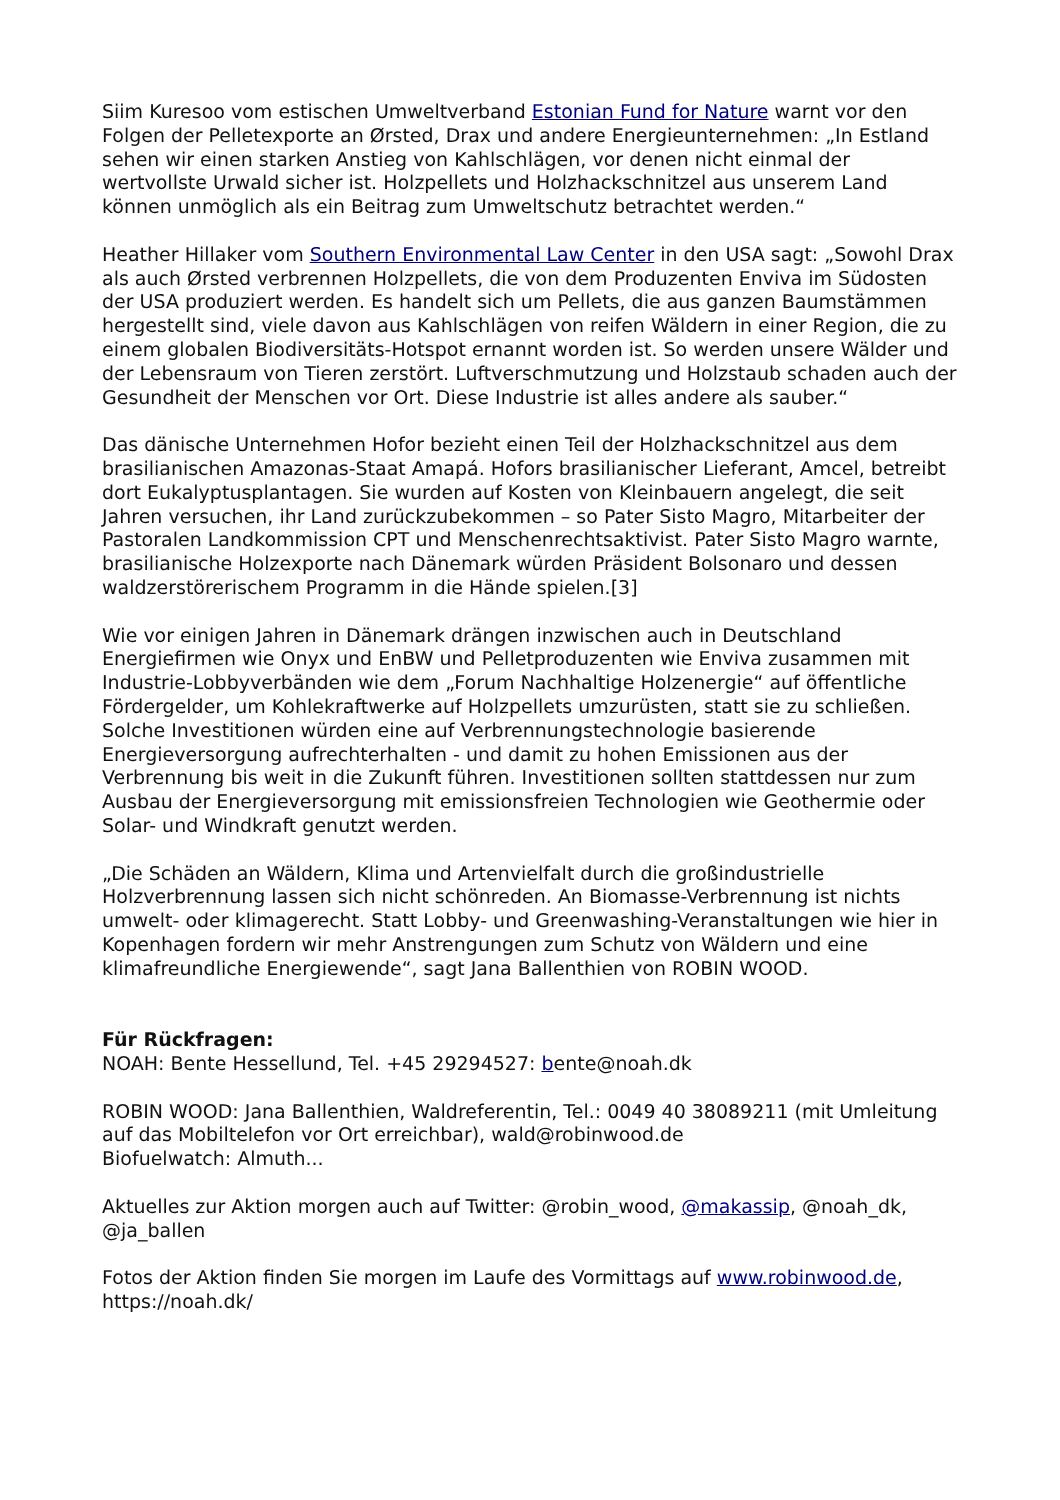Siim Kuresoo vom estischen Umweltverband Estonian Fund for Nature warnt vor den Folgen der Pelletexporte an Ørsted, Drax und andere Energieunternehmen: „In Estland sehen wir einen starken Anstieg von Kahlschlägen, vor denen nicht einmal der wertvollste Urwald sicher ist. Holzpellets und Holzhackschnitzel aus unserem Land können unmöglich als ein Beitrag zum Umweltschutz betrachtet werden.“
Heather Hillaker vom Southern Environmental Law Center in den USA sagt: „Sowohl Drax als auch Ørsted verbrennen Holzpellets, die von dem Produzenten Enviva im Südosten der USA produziert werden. Es handelt sich um Pellets, die aus ganzen Baumstämmen hergestellt sind, viele davon aus Kahlschlägen von reifen Wäldern in einer Region, die zu einem globalen Biodiversitäts-Hotspot ernannt worden ist. So werden unsere Wälder und der Lebensraum von Tieren zerstört. Luftverschmutzung und Holzstaub schaden auch der Gesundheit der Menschen vor Ort. Diese Industrie ist alles andere als sauber.“
Das dänische Unternehmen Hofor bezieht einen Teil der Holzhackschnitzel aus dem brasilianischen Amazonas-Staat Amapá. Hofors brasilianischer Lieferant, Amcel, betreibt dort Eukalyptusplantagen. Sie wurden auf Kosten von Kleinbauern angelegt, die seit Jahren versuchen, ihr Land zurückzubekommen – so Pater Sisto Magro, Mitarbeiter der Pastoralen Landkommission CPT und Menschenrechtsaktivist. Pater Sisto Magro warnte, brasilianische Holzexporte nach Dänemark würden Präsident Bolsonaro und dessen waldzerstörerischem Programm in die Hände spielen.[3]
Wie vor einigen Jahren in Dänemark drängen inzwischen auch in Deutschland Energiefirmen wie Onyx und EnBW und Pelletproduzenten wie Enviva zusammen mit Industrie-Lobbyverbänden wie dem „Forum Nachhaltige Holzenergie“ auf öffentliche Fördergelder, um Kohlekraftwerke auf Holzpellets umzurüsten, statt sie zu schließen. Solche Investitionen würden eine auf Verbrennungstechnologie basierende Energieversorgung aufrechterhalten - und damit zu hohen Emissionen aus der Verbrennung bis weit in die Zukunft führen. Investitionen sollten stattdessen nur zum Ausbau der Energieversorgung mit emissionsfreien Technologien wie Geothermie oder Solar- und Windkraft genutzt werden.
„Die Schäden an Wäldern, Klima und Artenvielfalt durch die großindustrielle Holzverbrennung lassen sich nicht schönreden. An Biomasse-Verbrennung ist nichts umwelt- oder klimagerecht. Statt Lobby- und Greenwashing-Veranstaltungen wie hier in Kopenhagen fordern wir mehr Anstrengungen zum Schutz von Wäldern und eine klimafreundliche Energiewende“, sagt Jana Ballenthien von ROBIN WOOD.
Für Rückfragen:
NOAH: Bente Hessellund, Tel. +45 29294527: bente@noah.dk
ROBIN WOOD: Jana Ballenthien, Waldreferentin, Tel.: 0049 40 38089211 (mit Umleitung auf das Mobiltelefon vor Ort erreichbar), wald@robinwood.de
Biofuelwatch: Almuth...
Aktuelles zur Aktion morgen auch auf Twitter: @robin_wood, @makassip, @noah_dk, @ja_ballen
Fotos der Aktion finden Sie morgen im Laufe des Vormittags auf www.robinwood.de, https://noah.dk/